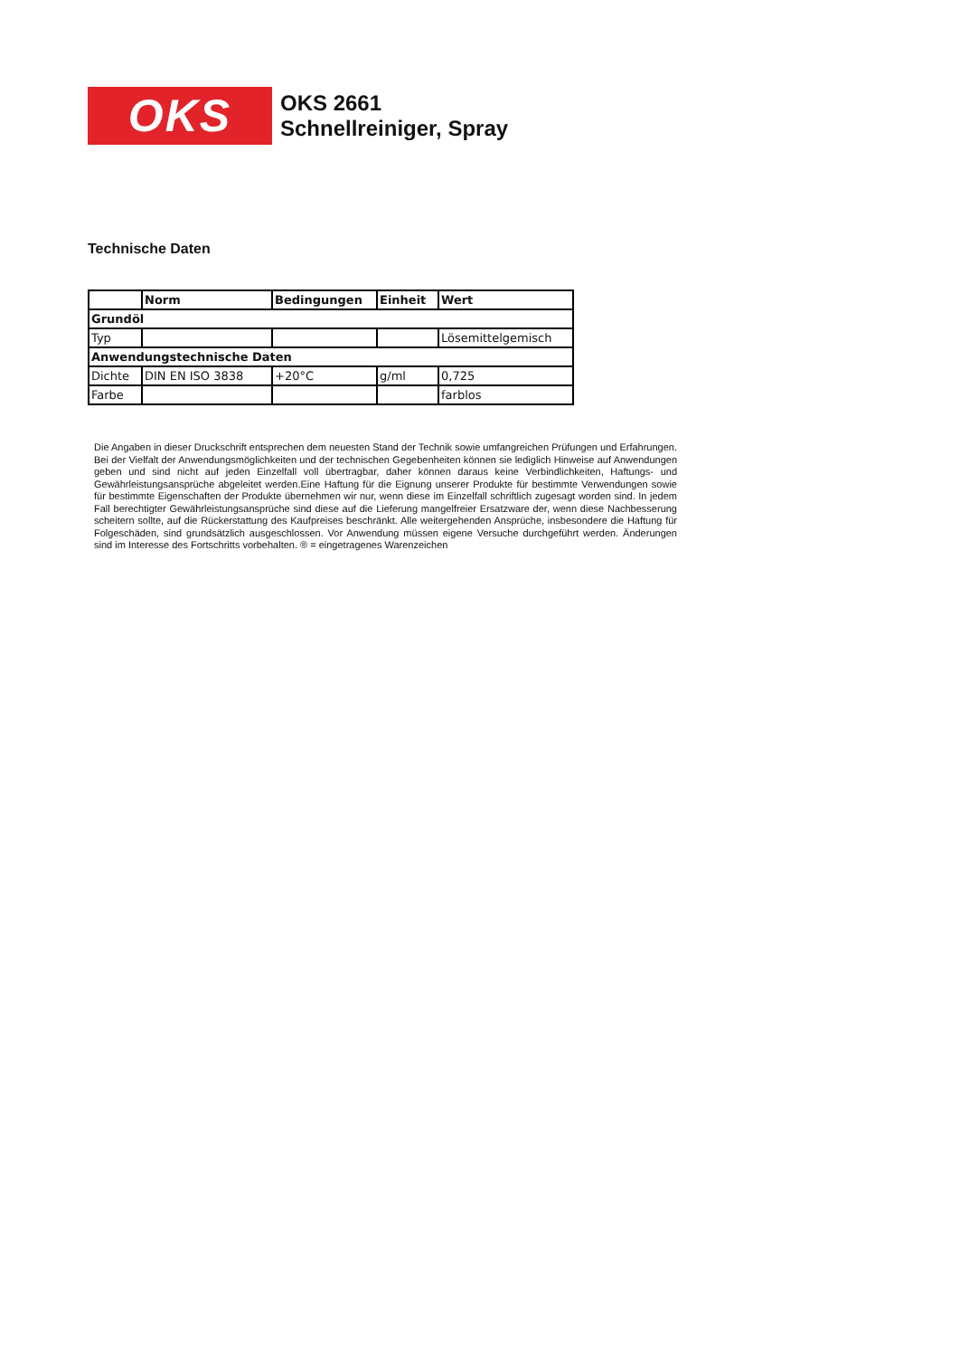OKS
OKS 2661
Schnellreiniger, Spray
Technische Daten
| | Norm | Bedingungen | Einheit | Wert |
| --- | --- | --- | --- | --- |
| Grundöl | | | | |
| Typ | | | | Lösemittelgemisch |
| Anwendungstechnische Daten | | | | |
| Dichte | DIN EN ISO 3838 | +20°C | g/ml | 0,725 |
| Farbe | | | | farblos |
Die Angaben in dieser Druckschrift entsprechen dem neuesten Stand der Technik sowie umfangreichen Prüfungen und Erfahrungen. Bei der Vielfalt der Anwendungsmöglichkeiten und der technischen Gegebenheiten können sie lediglich Hinweise auf Anwendungen geben und sind nicht auf jeden Einzelfall voll übertragbar, daher können daraus keine Verbindlichkeiten, Haftungs- und Gewährleistungsansprüche abgeleitet werden.Eine Haftung für die Eignung unserer Produkte für bestimmte Verwendungen sowie für bestimmte Eigenschaften der Produkte übernehmen wir nur, wenn diese im Einzelfall schriftlich zugesagt worden sind. In jedem Fall berechtigter Gewährleistungsansprüche sind diese auf die Lieferung mangelfreier Ersatzware der, wenn diese Nachbesserung scheitern sollte, auf die Rückerstattung des Kaufpreises beschränkt. Alle weitergehenden Ansprüche, insbesondere die Haftung für Folgeschäden, sind grundsätzlich ausgeschlossen. Vor Anwendung müssen eigene Versuche durchgeführt werden. Änderungen sind im Interesse des Fortschritts vorbehalten. ® = eingetragenes Warenzeichen